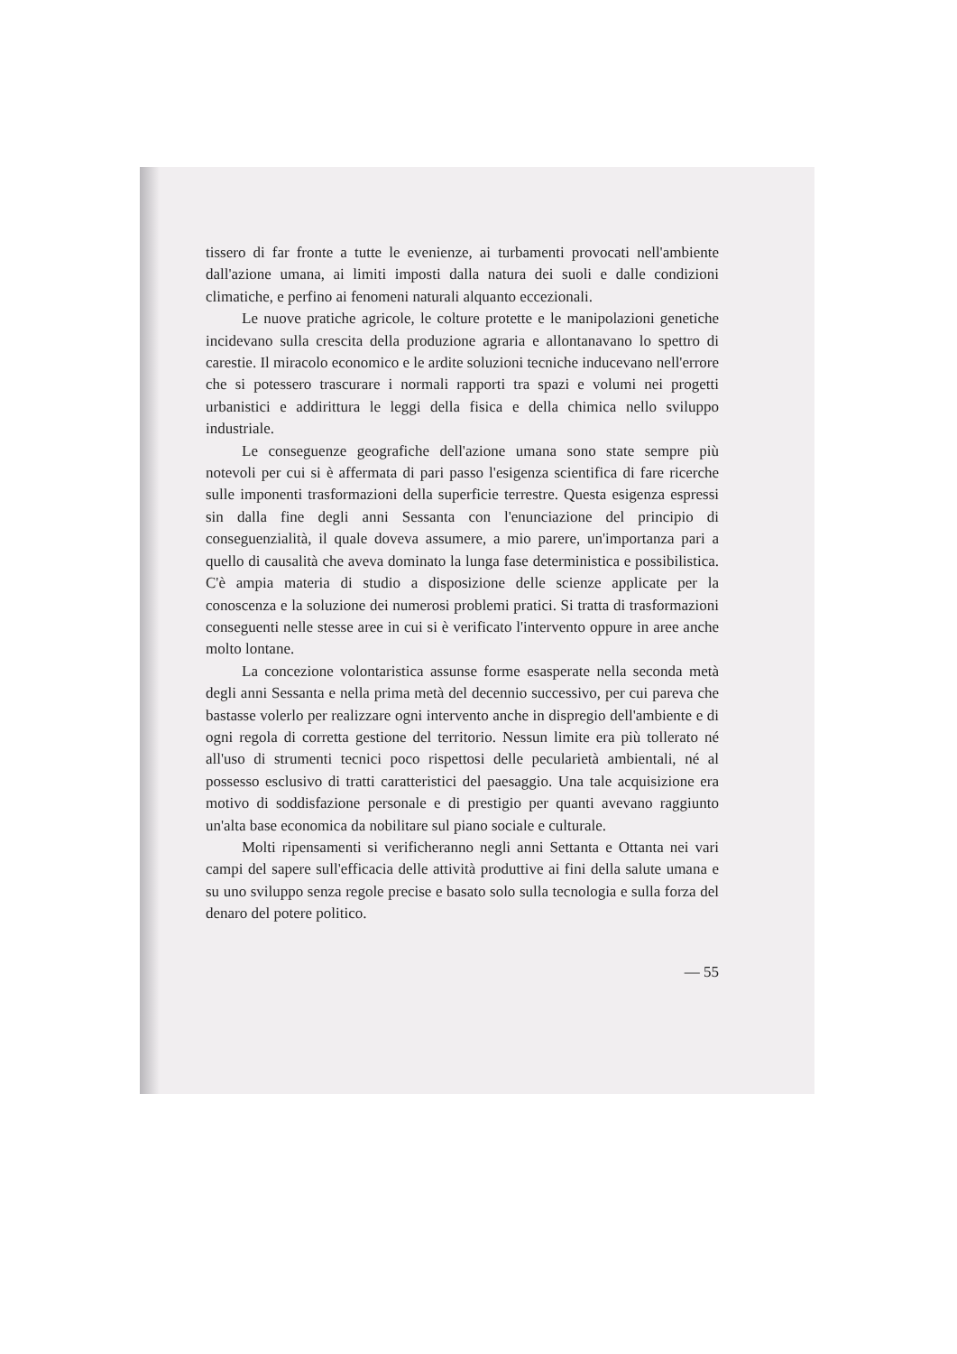tissero di far fronte a tutte le evenienze, ai turbamenti provocati nell'ambiente dall'azione umana, ai limiti imposti dalla natura dei suoli e dalle condizioni climatiche, e perfino ai fenomeni naturali alquanto eccezionali.
Le nuove pratiche agricole, le colture protette e le manipolazioni genetiche incidevano sulla crescita della produzione agraria e allontanavano lo spettro di carestie. Il miracolo economico e le ardite soluzioni tecniche inducevano nell'errore che si potessero trascurare i normali rapporti tra spazi e volumi nei progetti urbanistici e addirittura le leggi della fisica e della chimica nello sviluppo industriale.
Le conseguenze geografiche dell'azione umana sono state sempre più notevoli per cui si è affermata di pari passo l'esigenza scientifica di fare ricerche sulle imponenti trasformazioni della superficie terrestre. Questa esigenza espressi sin dalla fine degli anni Sessanta con l'enunciazione del principio di conseguenzialità, il quale doveva assumere, a mio parere, un'importanza pari a quello di causalità che aveva dominato la lunga fase deterministica e possibilistica. C'è ampia materia di studio a disposizione delle scienze applicate per la conoscenza e la soluzione dei numerosi problemi pratici. Si tratta di trasformazioni conseguenti nelle stesse aree in cui si è verificato l'intervento oppure in aree anche molto lontane.
La concezione volontaristica assunse forme esasperate nella seconda metà degli anni Sessanta e nella prima metà del decennio successivo, per cui pareva che bastasse volerlo per realizzare ogni intervento anche in dispregio dell'ambiente e di ogni regola di corretta gestione del territorio. Nessun limite era più tollerato né all'uso di strumenti tecnici poco rispettosi delle pecularietà ambientali, né al possesso esclusivo di tratti caratteristici del paesaggio. Una tale acquisizione era motivo di soddisfazione personale e di prestigio per quanti avevano raggiunto un'alta base economica da nobilitare sul piano sociale e culturale.
Molti ripensamenti si verificheranno negli anni Settanta e Ottanta nei vari campi del sapere sull'efficacia delle attività produttive ai fini della salute umana e su uno sviluppo senza regole precise e basato solo sulla tecnologia e sulla forza del denaro del potere politico.
— 55